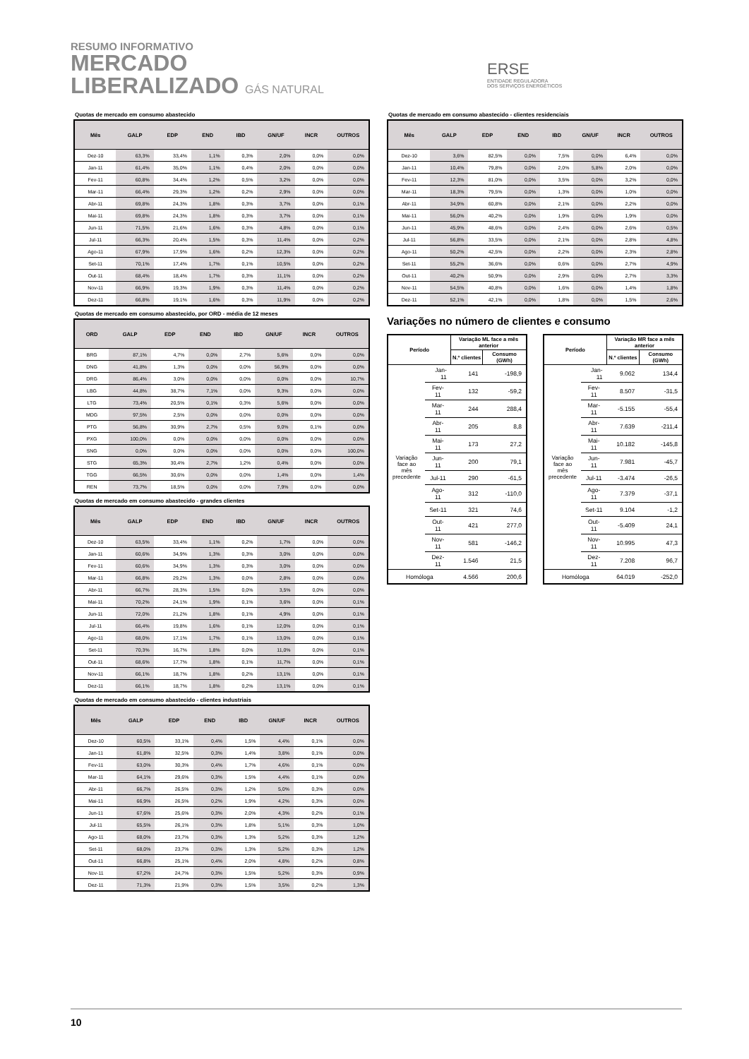RESUMO INFORMATIVO
MERCADO
LIBERALIZADO GÁS NATURAL
ERSE
ENTIDADE REGULADORA
DOS SERVIÇOS ENERGÉTICOS
Quotas de mercado em consumo abastecido
| Mês | GALP | EDP | END | IBD | GN/UF | INCR | OUTROS |
| --- | --- | --- | --- | --- | --- | --- | --- |
| Dez-10 | 63,3% | 33,4% | 1,1% | 0,3% | 2,0% | 0,0% | 0,0% |
| Jan-11 | 61,4% | 35,0% | 1,1% | 0,4% | 2,0% | 0,0% | 0,0% |
| Fev-11 | 60,8% | 34,4% | 1,2% | 0,5% | 3,2% | 0,0% | 0,0% |
| Mar-11 | 66,4% | 29,3% | 1,2% | 0,2% | 2,9% | 0,0% | 0,0% |
| Abr-11 | 69,8% | 24,3% | 1,8% | 0,3% | 3,7% | 0,0% | 0,1% |
| Mai-11 | 69,8% | 24,3% | 1,8% | 0,3% | 3,7% | 0,0% | 0,1% |
| Jun-11 | 71,5% | 21,6% | 1,6% | 0,3% | 4,8% | 0,0% | 0,1% |
| Jul-11 | 66,3% | 20,4% | 1,5% | 0,3% | 11,4% | 0,0% | 0,2% |
| Ago-11 | 67,9% | 17,9% | 1,6% | 0,2% | 12,3% | 0,0% | 0,2% |
| Set-11 | 70,1% | 17,4% | 1,7% | 0,1% | 10,5% | 0,0% | 0,2% |
| Out-11 | 68,4% | 18,4% | 1,7% | 0,3% | 11,1% | 0,0% | 0,2% |
| Nov-11 | 66,9% | 19,3% | 1,9% | 0,3% | 11,4% | 0,0% | 0,2% |
| Dez-11 | 66,8% | 19,1% | 1,6% | 0,3% | 11,9% | 0,0% | 0,2% |
Quotas de mercado em consumo abastecido, por ORD - média de 12 meses
| ORD | GALP | EDP | END | IBD | GN/UF | INCR | OUTROS |
| --- | --- | --- | --- | --- | --- | --- | --- |
| BRG | 87,1% | 4,7% | 0,0% | 2,7% | 5,6% | 0,0% | 0,0% |
| DNG | 41,8% | 1,3% | 0,0% | 0,0% | 56,9% | 0,0% | 0,0% |
| DRG | 86,4% | 3,0% | 0,0% | 0,0% | 0,0% | 0,0% | 10,7% |
| LBG | 44,8% | 38,7% | 7,1% | 0,0% | 9,3% | 0,0% | 0,0% |
| LTG | 73,4% | 20,5% | 0,1% | 0,3% | 5,6% | 0,0% | 0,0% |
| MDG | 97,5% | 2,5% | 0,0% | 0,0% | 0,0% | 0,0% | 0,0% |
| PTG | 56,8% | 30,9% | 2,7% | 0,5% | 9,0% | 0,1% | 0,0% |
| PXG | 100,0% | 0,0% | 0,0% | 0,0% | 0,0% | 0,0% | 0,0% |
| SNG | 0,0% | 0,0% | 0,0% | 0,0% | 0,0% | 0,0% | 100,0% |
| STG | 65,3% | 30,4% | 2,7% | 1,2% | 0,4% | 0,0% | 0,0% |
| TGG | 66,5% | 30,6% | 0,0% | 0,0% | 1,4% | 0,0% | 1,4% |
| REN | 73,7% | 18,5% | 0,0% | 0,0% | 7,9% | 0,0% | 0,0% |
Quotas de mercado em consumo abastecido - grandes clientes
| Mês | GALP | EDP | END | IBD | GN/UF | INCR | OUTROS |
| --- | --- | --- | --- | --- | --- | --- | --- |
| Dez-10 | 63,5% | 33,4% | 1,1% | 0,2% | 1,7% | 0,0% | 0,0% |
| Jan-11 | 60,6% | 34,9% | 1,3% | 0,3% | 3,0% | 0,0% | 0,0% |
| Fev-11 | 60,6% | 34,9% | 1,3% | 0,3% | 3,0% | 0,0% | 0,0% |
| Mar-11 | 66,8% | 29,2% | 1,3% | 0,0% | 2,8% | 0,0% | 0,0% |
| Abr-11 | 66,7% | 28,3% | 1,5% | 0,0% | 3,5% | 0,0% | 0,0% |
| Mai-11 | 70,2% | 24,1% | 1,9% | 0,1% | 3,6% | 0,0% | 0,1% |
| Jun-11 | 72,0% | 21,2% | 1,8% | 0,1% | 4,9% | 0,0% | 0,1% |
| Jul-11 | 66,4% | 19,8% | 1,6% | 0,1% | 12,0% | 0,0% | 0,1% |
| Ago-11 | 68,0% | 17,1% | 1,7% | 0,1% | 13,0% | 0,0% | 0,1% |
| Set-11 | 70,3% | 16,7% | 1,8% | 0,0% | 11,0% | 0,0% | 0,1% |
| Out-11 | 68,6% | 17,7% | 1,8% | 0,1% | 11,7% | 0,0% | 0,1% |
| Nov-11 | 66,1% | 18,7% | 1,8% | 0,2% | 13,1% | 0,0% | 0,1% |
| Dez-11 | 66,1% | 18,7% | 1,8% | 0,2% | 13,1% | 0,0% | 0,1% |
Quotas de mercado em consumo abastecido - clientes industriais
| Mês | GALP | EDP | END | IBD | GN/UF | INCR | OUTROS |
| --- | --- | --- | --- | --- | --- | --- | --- |
| Dez-10 | 60,5% | 33,1% | 0,4% | 1,5% | 4,4% | 0,1% | 0,0% |
| Jan-11 | 61,8% | 32,5% | 0,3% | 1,4% | 3,8% | 0,1% | 0,0% |
| Fev-11 | 63,0% | 30,3% | 0,4% | 1,7% | 4,6% | 0,1% | 0,0% |
| Mar-11 | 64,1% | 29,6% | 0,3% | 1,5% | 4,4% | 0,1% | 0,0% |
| Abr-11 | 66,7% | 26,5% | 0,3% | 1,2% | 5,0% | 0,3% | 0,0% |
| Mai-11 | 66,9% | 26,5% | 0,2% | 1,9% | 4,2% | 0,3% | 0,0% |
| Jun-11 | 67,6% | 25,6% | 0,3% | 2,0% | 4,3% | 0,2% | 0,1% |
| Jul-11 | 65,5% | 26,1% | 0,3% | 1,8% | 5,1% | 0,3% | 1,0% |
| Ago-11 | 68,0% | 23,7% | 0,3% | 1,3% | 5,2% | 0,3% | 1,2% |
| Set-11 | 68,0% | 23,7% | 0,3% | 1,3% | 5,2% | 0,3% | 1,2% |
| Out-11 | 66,8% | 25,1% | 0,4% | 2,0% | 4,8% | 0,2% | 0,8% |
| Nov-11 | 67,2% | 24,7% | 0,3% | 1,5% | 5,2% | 0,3% | 0,9% |
| Dez-11 | 71,3% | 21,9% | 0,3% | 1,5% | 3,5% | 0,2% | 1,3% |
Quotas de mercado em consumo abastecido - clientes residenciais
| Mês | GALP | EDP | END | IBD | GN/UF | INCR | OUTROS |
| --- | --- | --- | --- | --- | --- | --- | --- |
| Dez-10 | 3,6% | 82,5% | 0,0% | 7,5% | 0,0% | 6,4% | 0,0% |
| Jan-11 | 10,4% | 79,8% | 0,0% | 2,0% | 5,8% | 2,0% | 0,0% |
| Fev-11 | 12,3% | 81,0% | 0,0% | 3,5% | 0,0% | 3,2% | 0,0% |
| Mar-11 | 18,3% | 79,5% | 0,0% | 1,3% | 0,0% | 1,0% | 0,0% |
| Abr-11 | 34,9% | 60,8% | 0,0% | 2,1% | 0,0% | 2,2% | 0,0% |
| Mai-11 | 56,0% | 40,2% | 0,0% | 1,9% | 0,0% | 1,9% | 0,0% |
| Jun-11 | 45,9% | 48,6% | 0,0% | 2,4% | 0,0% | 2,6% | 0,5% |
| Jul-11 | 56,8% | 33,5% | 0,0% | 2,1% | 0,0% | 2,8% | 4,8% |
| Ago-11 | 50,2% | 42,5% | 0,0% | 2,2% | 0,0% | 2,3% | 2,8% |
| Set-11 | 55,2% | 36,6% | 0,0% | 0,6% | 0,0% | 2,7% | 4,9% |
| Out-11 | 40,2% | 50,9% | 0,0% | 2,9% | 0,0% | 2,7% | 3,3% |
| Nov-11 | 54,5% | 40,8% | 0,0% | 1,6% | 0,0% | 1,4% | 1,8% |
| Dez-11 | 52,1% | 42,1% | 0,0% | 1,8% | 0,0% | 1,5% | 2,6% |
Variações no número de clientes e consumo
| Período | | Variação ML face a mês anterior | |
| --- | --- | --- | --- |
| | | N.º clientes | Consumo (GWh) |
| Variação face ao mês precedente | Jan-11 | 141 | -198,9 |
| | Fev-11 | 132 | -59,2 |
| | Mar-11 | 244 | 288,4 |
| | Abr-11 | 205 | 8,8 |
| | Mai-11 | 173 | 27,2 |
| | Jun-11 | 200 | 79,1 |
| | Jul-11 | 290 | -61,5 |
| | Ago-11 | 312 | -110,0 |
| | Set-11 | 321 | 74,6 |
| | Out-11 | 421 | 277,0 |
| | Nov-11 | 581 | -146,2 |
| | Dez-11 | 1.546 | 21,5 |
| Homóloga | | 4.566 | 200,6 |
| Período | | Variação MR face a mês anterior | |
| --- | --- | --- | --- |
| | | N.º clientes | Consumo (GWh) |
| Variação face ao mês precedente | Jan-11 | 9.062 | 134,4 |
| | Fev-11 | 8.507 | -31,5 |
| | Mar-11 | -5.155 | -55,4 |
| | Abr-11 | 7.639 | -211,4 |
| | Mai-11 | 10.182 | -145,8 |
| | Jun-11 | 7.981 | -45,7 |
| | Jul-11 | -3.474 | -26,5 |
| | Ago-11 | 7.379 | -37,1 |
| | Set-11 | 9.104 | -1,2 |
| | Out-11 | -5.409 | 24,1 |
| | Nov-11 | 10.995 | 47,3 |
| | Dez-11 | 7.208 | 96,7 |
| Homóloga | | 64.019 | -252,0 |
10